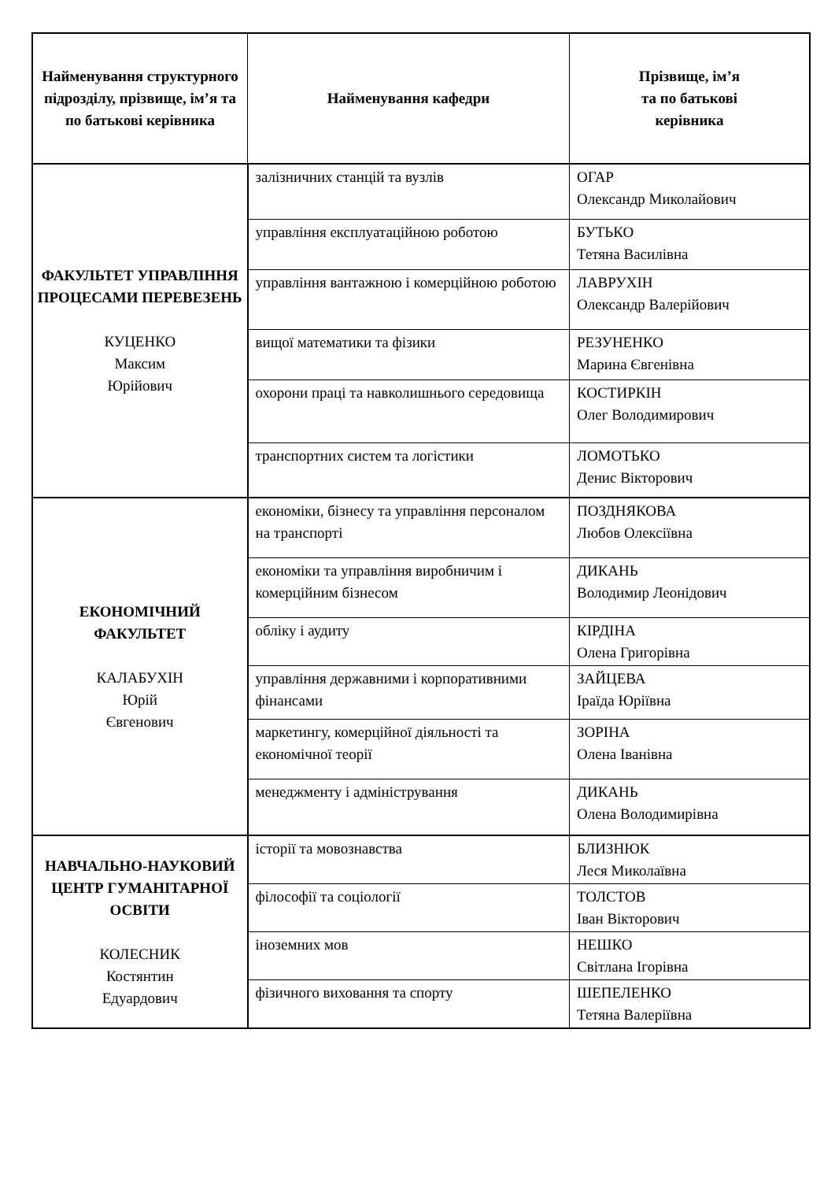| Найменування структурного підрозділу, прізвище, ім’я та по батькові керівника | Найменування кафедри | Прізвище, ім’я та по батькові керівника |
| --- | --- | --- |
| ФАКУЛЬТЕТ УПРАВЛІННЯ ПРОЦЕСАМИ ПЕРЕВЕЗЕНЬ КУЦЕНКО Максим Юрійович | залізничних станцій та вузлів | ОГАР Олександр Миколайович |
| | управління експлуатаційною роботою | БУТЬКО Тетяна Василівна |
| | управління вантажною і комерційною роботою | ЛАВРУХІН Олександр Валерійович |
| | вищої математики та фізики | РЕЗУНЕНКО Марина Євгенівна |
| | охорони праці та навколишнього середовища | КОСТИРКІН Олег Володимирович |
| | транспортних систем та логістики | ЛОМОТЬКО Денис Вікторович |
| ЕКОНОМІЧНИЙ ФАКУЛЬТЕТ КАЛАБУХІН Юрій Євгенович | економіки, бізнесу та управління персоналом на транспорті | ПОЗДНЯКОВА Любов Олексіївна |
| | економіки та управління виробничим і комерційним бізнесом | ДИКАНЬ Володимир Леонідович |
| | обліку і аудиту | КІРДІНА Олена Григорівна |
| | управління державними і корпоративними фінансами | ЗАЙЦЕВА Іраїда Юріївна |
| | маркетингу, комерційної діяльності та економічної теорії | ЗОРІНА Олена Іванівна |
| | менеджменту і адміністрування | ДИКАНЬ Олена Володимирівна |
| НАВЧАЛЬНО-НАУКОВИЙ ЦЕНТР ГУМАНІТАРНОЇ ОСВІТИ КОЛЕСНИК Костянтин Едуардович | історії та мовознавства | БЛИЗНЮК Леся Миколаївна |
| | філософії та соціології | ТОЛСТОВ Іван Вікторович |
| | іноземних мов | НЕШКО Світлана Ігорівна |
| | фізичного виховання та спорту | ШЕПЕЛЕНКО Тетяна Валеріївна |